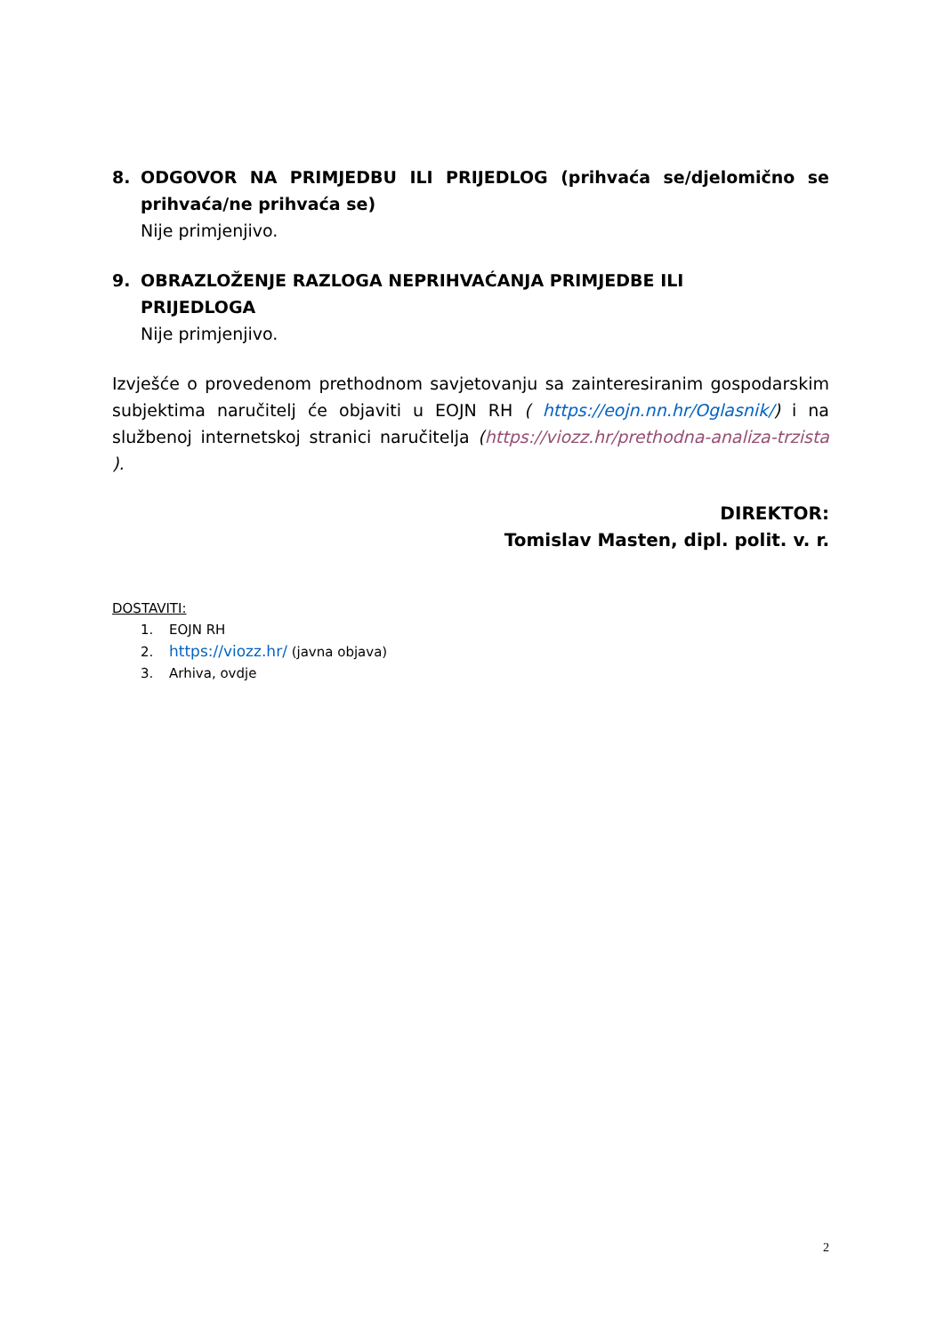8. ODGOVOR NA PRIMJEDBU ILI PRIJEDLOG (prihvaća se/djelomično se prihvaća/ne prihvaća se)
Nije primjenjivo.
9. OBRAZLOŽENJE RAZLOGA NEPRIHVAĆANJA PRIMJEDBE ILI
PRIJEDLOGA
Nije primjenjivo.
Izvješće o provedenom prethodnom savjetovanju sa zainteresiranim gospodarskim subjektima naručitelj će objaviti u EOJN RH ( https://eojn.nn.hr/Oglasnik/) i na službenoj internetskoj stranici naručitelja (https://viozz.hr/prethodna-analiza-trzista ).
DIREKTOR:
Tomislav Masten, dipl. polit. v. r.
DOSTAVITI:
1. EOJN RH
2. https://viozz.hr/ (javna objava)
3. Arhiva, ovdje
2